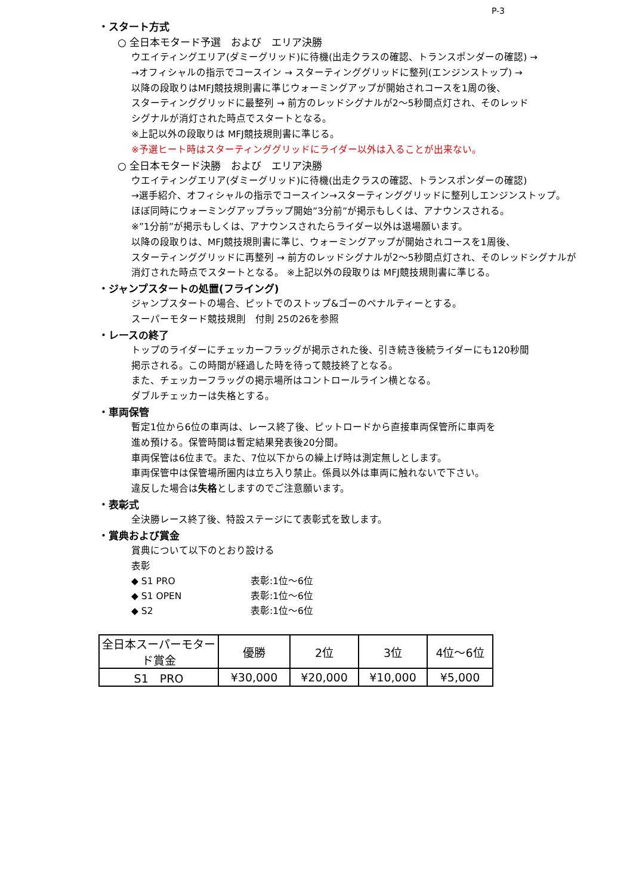P-3
・スタート方式
○ 全日本モタード予選　および　エリア決勝
ウエイティングエリア(ダミーグリッド)に待機(出走クラスの確認、トランスポンダーの確認) →
→オフィシャルの指示でコースイン → スターティンググリッドに整列(エンジンストップ) →
以降の段取りはMFJ競技規則書に準じウォーミングアップが開始されコースを1周の後、
スターティンググリッドに最整列 → 前方のレッドシグナルが2～5秒間点灯され、そのレッド
シグナルが消灯された時点でスタートとなる。
※上記以外の段取りは MFJ競技規則書に準じる。
※予選ヒート時はスターティンググリッドにライダー以外は入ることが出来ない。
○ 全日本モタード決勝　および　エリア決勝
ウエイティングエリア(ダミーグリッド)に待機(出走クラスの確認、トランスポンダーの確認)
→選手紹介、オフィシャルの指示でコースイン→スターティンググリッドに整列しエンジンストップ。
ほぼ同時にウォーミングアップラップ開始”3分前”が掲示もしくは、アナウンスされる。
※”1分前”が掲示もしくは、アナウンスされたらライダー以外は退場願います。
以降の段取りは、MFJ競技規則書に準じ、ウォーミングアップが開始されコースを1周後、
スターティンググリッドに再整列 → 前方のレッドシグナルが2～5秒間点灯され、そのレッドシグナルが
消灯された時点でスタートとなる。 ※上記以外の段取りは MFJ競技規則書に準じる。
・ジャンプスタートの処置(フライング)
ジャンプスタートの場合、ピットでのストップ&ゴーのペナルティーとする。
スーパーモタード競技規則　付則 25の26を参照
・レースの終了
トップのライダーにチェッカーフラッグが掲示された後、引き続き後続ライダーにも120秒間
掲示される。この時間が経過した時を待って競技終了となる。
また、チェッカーフラッグの掲示場所はコントロールライン横となる。
ダブルチェッカーは失格とする。
・車両保管
暫定1位から6位の車両は、レース終了後、ピットロードから直接車両保管所に車両を
進め預ける。保管時間は暫定結果発表後20分間。
車両保管は6位まで。また、7位以下からの繰上げ時は測定無しとします。
車両保管中は保管場所圏内は立ち入り禁止。係員以外は車両に触れないで下さい。
違反した場合は失格としますのでご注意願います。
・表彰式
全決勝レース終了後、特設ステージにて表彰式を致します。
・賞典および賞金
賞典について以下のとおり設ける
表彰
◆ S1 PRO 表彰:1位～6位
◆ S1 OPEN 表彰:1位～6位
◆ S2 表彰:1位～6位
| 全日本スーパーモタード賞金 | 優勝 | 2位 | 3位 | 4位～6位 |
| --- | --- | --- | --- | --- |
| S1 PRO | ¥30,000 | ¥20,000 | ¥10,000 | ¥5,000 |